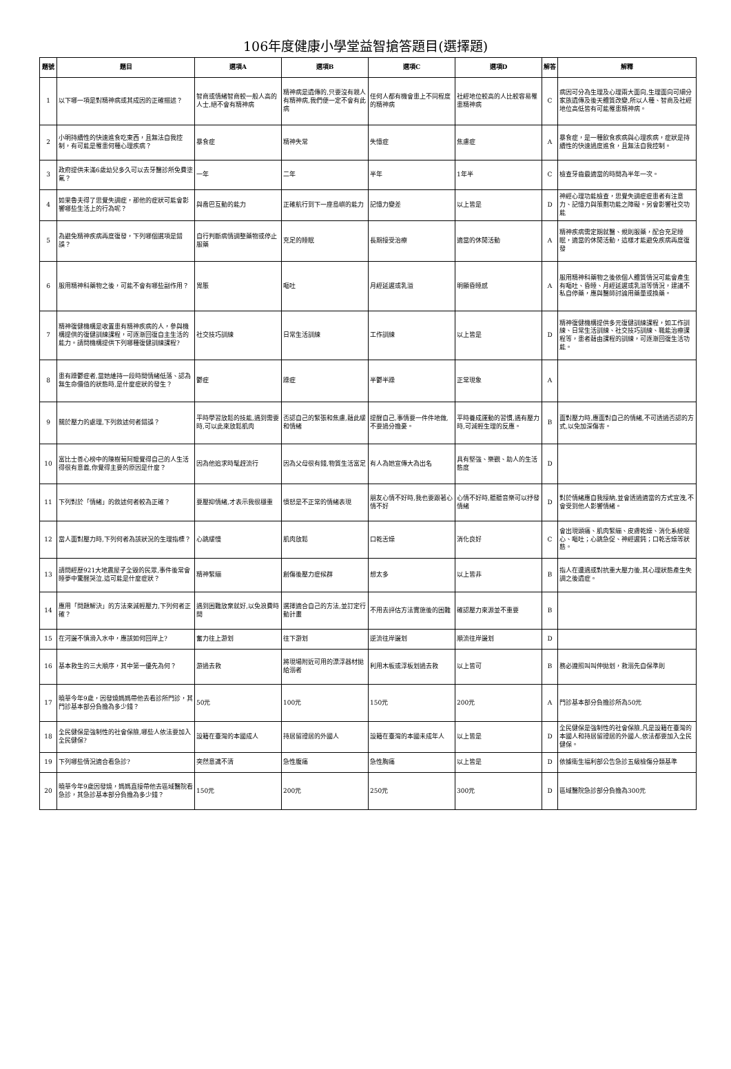106年度健康小學堂益智搶答題目(選擇題)
| 題號 | 題目 | 選項A | 選項B | 選項C | 選項D | 解答 | 解釋 |
| --- | --- | --- | --- | --- | --- | --- | --- |
| 1 | 以下哪一項是對精神病或其成因的正確描述？ | 智商或情緒智商較一般人高的人士,絕不會有精神病 | 精神病是遺傳的,只要沒有親人有精神病,我們便一定不會有此病 | 任何人都有機會患上不同程度的精神病 | 社經地位較高的人比較容易罹患精神病 | C | 病因可分為生理及心理兩大面向,生理面向可細分家族遺傳及後天體質改變,所以人種、智商及社經地位高低皆有可能罹患精神病。 |
| 2 | 小明持續性的快速進食吃東西，且無法自我控制，有可能是罹患何種心理疾病？ | 暴食症 | 精神失常 | 失憶症 | 焦慮症 | A | 暴食症，是一種飲食疾病與心理疾病，症狀是持續性的快速過度進食，且無法自我控制。 |
| 3 | 政府提供未滿6歲幼兒多久可以去牙醫診所免費塗氟？ | 一年 | 二年 | 半年 | 1年半 | C | 檢查牙齒最適當的時間為半年一次。 |
| 4 | 如果魯夫得了思覺失調症，那他的症狀可能會影響哪些生活上的行為呢？ | 與喬巴互動的能力 | 正確航行到下一座島嶼的能力 | 記憶力變差 | 以上皆是 | D | 神經心理功能檢查，思覺失調症症患者有注意力、記憶力與策劃功能之障礙。另會影響社交功能 |
| 5 | 為避免精神疾病再度復發，下列哪個選項是錯誤？ | 自行判斷病情調整藥物或停止服藥 | 充足的睡眠 | 長期接受治療 | 適當的休閒活動 | A | 精神疾病需定期就醫、規則服藥，配合充足睡眠，適當的休閒活動，這樣才能避免疾病再度復發 |
| 6 | 服用精神科藥物之後，可能不會有哪些副作用？ | 胃脹 | 嘔吐 | 月經延遲或乳溢 | 明顯昏睡感 | A | 服用精神科藥物之後依個人體質情況可能會產生有嘔吐、昏睡、月經延遲或乳溢等情況，建議不私自停藥，應與醫師討論用藥量或換藥。 |
| 7 | 精神復健機構是收置患有精神疾病的人，參與機構提供的復健訓練課程，可逐漸回復自主生活的能力。請問機構提供下列哪種復健訓練課程? | 社交技巧訓練 | 日常生活訓練 | 工作訓練 | 以上皆是 | D | 精神復健機構提供多元復健訓練課程，如工作訓練、日常生活訓練、社交技巧訓練、職能治療課程等，患者藉由課程的訓練，可逐漸回復生活功能。 |
| 8 | 患有躁鬱症者,當她維持一段時間情緒低落、認為無生命價值的狀態時,是什麼症狀的發生？ | 鬱症 | 躁症 | 半鬱半躁 | 正常現象 | A | |
| 9 | 關於壓力的處理,下列敘述何者錯誤？ | 平時學習放鬆的技能,遇到需要時,可以此來放鬆肌肉 | 否認自己的緊張和焦慮,藉此緩和情緒 | 提醒自己,事情要一件件地做,不要過分擔憂。 | 平時養成運動的習慣,遇有壓力時,可減輕生理的反應。 | B | 面對壓力時,應面對自己的情緒,不可透過否認的方式,以免加深傷害。 |
| 10 | 富比士善心榜中的陳樹菊阿嬤覺得自己的人生活得很有意義,你覺得主要的原因是什麼？ | 因為他追求時髦趕流行 | 因為父母很有錢,物質生活富足 | 有人為她宣傳大為出名 | 具有堅強、樂觀、助人的生活態度 | D | |
| 11 | 下列對於「情緒」的敘述何者較為正確？ | 要壓抑情緒,才表示我很穩重 | 憤怒是不正常的情緒表現 | 朋友心情不好時,我也要跟著心情不好 | 心情不好時,聽聽音樂可以抒發情緒 | D | 對於情緒應自我接納,並會透過適當的方式宣洩,不會受到他人影響情緒。 |
| 12 | 當人面對壓力時,下列何者為該狀況的生理指標？ | 心跳緩慢 | 肌肉放鬆 | 口乾舌燥 | 消化良好 | C | 會出現頭痛、肌肉緊繃、皮膚乾燥、消化系統噁心、嘔吐；心跳急促、神經遲鈍；口乾舌燥等狀態。 |
| 13 | 請問經歷921大地震屋子全毀的民眾,事件後常會睡夢中驚醒哭泣,這可能是什麼症狀？ | 精神緊繃 | 創傷後壓力症候群 | 想太多 | 以上皆非 | B | 指人在遭遇或對抗重大壓力後,其心理狀態產生失調之後遺症。 |
| 14 | 應用「問題解決」的方法來減輕壓力,下列何者正確？ | 遇到困難放棄就好,以免浪費時間 | 選擇適合自己的方法,並訂定行動計畫 | 不用去評估方法實施後的困難 | 確認壓力來源並不重要 | B | |
| 15 | 在河邊不慎滑入水中，應該如何回岸上? | 奮力往上游划 | 往下游划 | 逆流往岸邊划 | 順流往岸邊划 | D | |
| 16 | 基本救生的三大順序，其中第一優先為何？ | 游過去救 | 將現場附近可用的漂浮器材拋給溺者 | 利用木板或浮板划過去救 | 以上皆可 | B | 務必遵照叫叫伸拋划，救溺先自保準則 |
| 17 | 曉華今年9歲，因發燒媽媽帶他去看診所門診，其門診基本部分負擔為多少錢？ | 50元 | 100元 | 150元 | 200元 | A | 門診基本部分負擔診所為50元 |
| 18 | 全民健保是強制性的社會保險,哪些人依法要加入全民健保? | 設籍在臺灣的本國成人 | 持居留證居的外國人 | 設籍在臺灣的本國未成年人 | 以上皆是 | D | 全民健保是強制性的社會保險,凡是設籍在臺灣的本國人和持居留證居的外國人,依法都要加入全民健保。 |
| 19 | 下列哪些情況適合看急診? | 突然意識不清 | 急性腹痛 | 急性胸痛 | 以上皆是 | D | 依據衛生福利部公告急診五級檢傷分類基準 |
| 20 | 曉華今年9歲因發燒，媽媽直接帶他去區域醫院看急診，其急診基本部分負擔為多少錢？ | 150元 | 200元 | 250元 | 300元 | D | 區域醫院急診部分負擔為300元 |